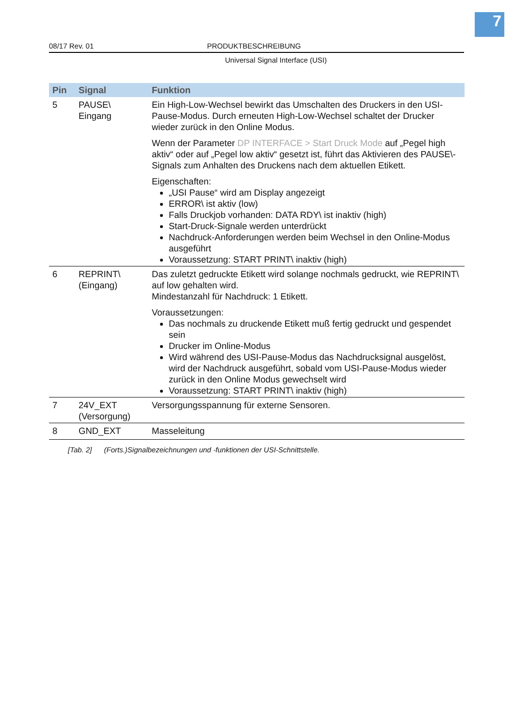7
08/17 Rev. 01 PRODUKTBESCHREIBUNG
Universal Signal Interface (USI)
| Pin | Signal | Funktion |
| --- | --- | --- |
| 5 | PAUSE\ Eingang | Ein High-Low-Wechsel bewirkt das Umschalten des Druckers in den USI-Pause-Modus. Durch erneuten High-Low-Wechsel schaltet der Drucker wieder zurück in den Online Modus. Wenn der Parameter DP INTERFACE > Start Druck Mode auf „Pegel high aktiv“ oder auf „Pegel low aktiv“ gesetzt ist, führt das Aktivieren des PAUSE\-Signals zum Anhalten des Druckens nach dem aktuellen Etikett. Eigenschaften: „USI Pause“ wird am Display angezeigt ERROR\ ist aktiv (low) Falls Druckjob vorhanden: DATA RDY\ ist inaktiv (high) Start-Druck-Signale werden unterdrückt Nachdruck-Anforderungen werden beim Wechsel in den Online-Modus ausgeführt Voraussetzung: START PRINT\ inaktiv (high) |
| 6 | REPRINT\ (Eingang) | Das zuletzt gedruckte Etikett wird solange nochmals gedruckt, wie REPRINT\ auf low gehalten wird. Mindestanzahl für Nachdruck: 1 Etikett. Voraussetzungen: Das nochmals zu druckende Etikett muß fertig gedruckt und gespendet sein Drucker im Online-Modus Wird während des USI-Pause-Modus das Nachdrucksignal ausgelöst, wird der Nachdruck ausgeführt, sobald vom USI-Pause-Modus wieder zurück in den Online Modus gewechselt wird Voraussetzung: START PRINT\ inaktiv (high) |
| 7 | 24V_EXT (Versorgung) | Versorgungsspannung für externe Sensoren. |
| 8 | GND_EXT | Masseleitung |
[Tab. 2] (Forts.)Signalbezeichnungen und -funktionen der USI-Schnittstelle.